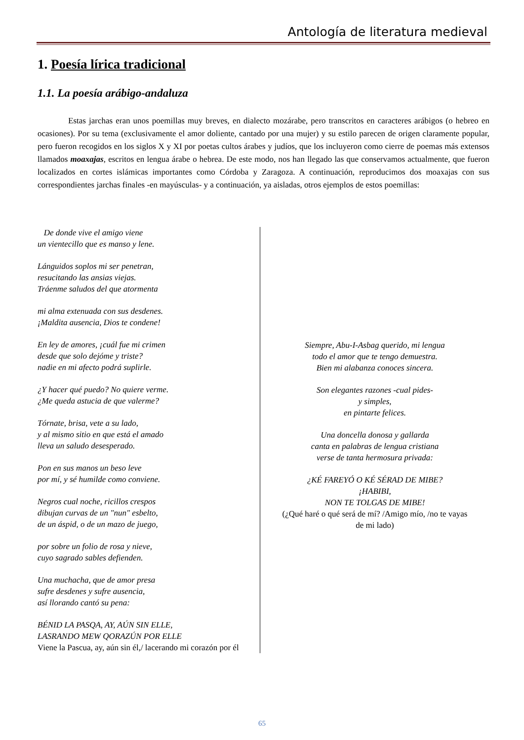Antología de literatura medieval
1. Poesía lírica tradicional
1.1. La poesía arábigo-andaluza
Estas jarchas eran unos poemillas muy breves, en dialecto mozárabe, pero transcritos en caracteres arábigos (o hebreo en ocasiones). Por su tema (exclusivamente el amor doliente, cantado por una mujer) y su estilo parecen de origen claramente popular, pero fueron recogidos en los siglos X y XI por poetas cultos árabes y judíos, que los incluyeron como cierre de poemas más extensos llamados moaxajas, escritos en lengua árabe o hebrea. De este modo, nos han llegado las que conservamos actualmente, que fueron localizados en cortes islámicas importantes como Córdoba y Zaragoza. A continuación, reproducimos dos moaxajas con sus correspondientes jarchas finales -en mayúsculas- y a continuación, ya aisladas, otros ejemplos de estos poemillas:
De donde vive el amigo viene
un vientecillo que es manso y lene.
Lánguidos soplos mi ser penetran,
resucitando las ansias viejas.
Tráenme saludos del que atormenta
mi alma extenuada con sus desdenes.
¡Maldita ausencia, Dios te condene!
En ley de amores, ¡cuál fue mi crimen
desde que solo dejóme y triste?
nadie en mi afecto podrá suplirle.
¿Y hacer qué puedo? No quiere verme.
¿Me queda astucia de que valerme?
Tórnate, brisa, vete a su lado,
y al mismo sitio en que está el amado
lleva un saludo desesperado.
Pon en sus manos un beso leve
por mí, y sé humilde como conviene.
Negros cual noche, ricillos crespos
dibujan curvas de un "nun" esbelto,
de un áspid, o de un mazo de juego,
por sobre un folio de rosa y nieve,
cuyo sagrado sables defienden.
Una muchacha, que de amor presa
sufre desdenes y sufre ausencia,
así llorando cantó su pena:
BÉNID LA PASQA, AY, AÚN SIN ELLE,
LASRANDO MEW QORAZÚN POR ELLE
Viene la Pascua, ay, aún sin él,/ lacerando mi corazón por él
Siempre, Abu-I-Asbag querido, mi lengua
todo el amor que te tengo demuestra.
Bien mi alabanza conoces sincera.
Son elegantes razones -cual pides-
y simples,
en pintarte felices.
Una doncella donosa y gallarda
canta en palabras de lengua cristiana
verse de tanta hermosura privada:
¿KÉ FAREYÓ O KÉ SÉRAD DE MIBE?
¡HABIBI,
NON TE TOLGAS DE MIBE!
(¿Qué haré o qué será de mí? /Amigo mío, /no te vayas
de mi lado)
65